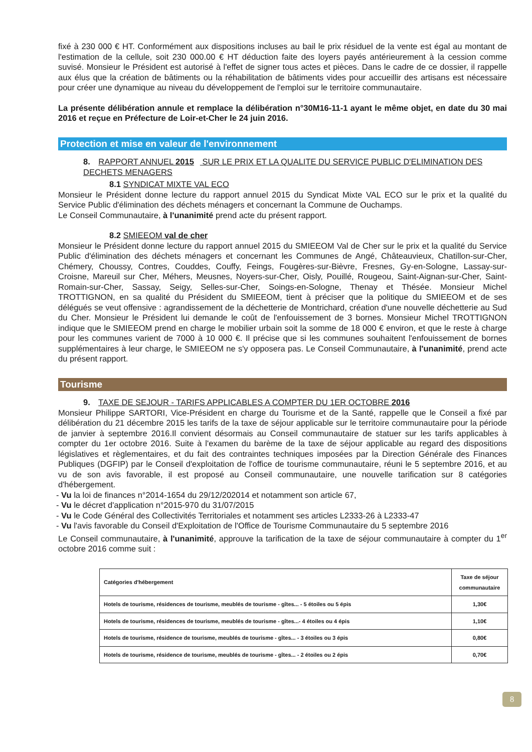fixé à 230 000 € HT. Conformément aux dispositions incluses au bail le prix résiduel de la vente est égal au montant de l'estimation de la cellule, soit 230 000.00 € HT déduction faite des loyers payés antérieurement à la cession comme suvisé. Monsieur le Président est autorisé à l'effet de signer tous actes et pièces. Dans le cadre de ce dossier, il rappelle aux élus que la création de bâtiments ou la réhabilitation de bâtiments vides pour accueillir des artisans est nécessaire pour créer une dynamique au niveau du développement de l'emploi sur le territoire communautaire.
La présente délibération annule et remplace la délibération n°30M16-11-1 ayant le même objet, en date du 30 mai 2016 et reçue en Préfecture de Loir-et-Cher le 24 juin 2016.
Protection et mise en valeur de l'environnement
8. RAPPORT ANNUEL 2015 SUR LE PRIX ET LA QUALITE DU SERVICE PUBLIC D'ELIMINATION DES DECHETS MENAGERS
8.1 SYNDICAT MIXTE VAL ECO
Monsieur le Président donne lecture du rapport annuel 2015 du Syndicat Mixte VAL ECO sur le prix et la qualité du Service Public d'élimination des déchets ménagers et concernant la Commune de Ouchamps.
Le Conseil Communautaire, à l'unanimité prend acte du présent rapport.
8.2 SMIEEOM val de cher
Monsieur le Président donne lecture du rapport annuel 2015 du SMIEEOM Val de Cher sur le prix et la qualité du Service Public d'élimination des déchets ménagers et concernant les Communes de Angé, Châteauvieux, Chatillon-sur-Cher, Chémery, Choussy, Contres, Couddes, Couffy, Feings, Fougères-sur-Bièvre, Fresnes, Gy-en-Sologne, Lassay-sur-Croisne, Mareuil sur Cher, Méhers, Meusnes, Noyers-sur-Cher, Oisly, Pouillé, Rougeou, Saint-Aignan-sur-Cher, Saint-Romain-sur-Cher, Sassay, Seigy, Selles-sur-Cher, Soings-en-Sologne, Thenay et Thésée. Monsieur Michel TROTTIGNON, en sa qualité du Président du SMIEEOM, tient à préciser que la politique du SMIEEOM et de ses délégués se veut offensive : agrandissement de la déchetterie de Montrichard, création d'une nouvelle déchetterie au Sud du Cher. Monsieur le Président lui demande le coût de l'enfouissement de 3 bornes. Monsieur Michel TROTTIGNON indique que le SMIEEOM prend en charge le mobilier urbain soit la somme de 18 000 € environ, et que le reste à charge pour les communes varient de 7000 à 10 000 €. Il précise que si les communes souhaitent l'enfouissement de bornes supplémentaires à leur charge, le SMIEEOM ne s'y opposera pas. Le Conseil Communautaire, à l'unanimité, prend acte du présent rapport.
Tourisme
9. TAXE DE SEJOUR - TARIFS APPLICABLES A COMPTER DU 1ER OCTOBRE 2016
Monsieur Philippe SARTORI, Vice-Président en charge du Tourisme et de la Santé, rappelle que le Conseil a fixé par délibération du 21 décembre 2015 les tarifs de la taxe de séjour applicable sur le territoire communautaire pour la période de janvier à septembre 2016.Il convient désormais au Conseil communautaire de statuer sur les tarifs applicables à compter du 1er octobre 2016. Suite à l'examen du barème de la taxe de séjour applicable au regard des dispositions législatives et règlementaires, et du fait des contraintes techniques imposées par la Direction Générale des Finances Publiques (DGFIP) par le Conseil d'exploitation de l'office de tourisme communautaire, réuni le 5 septembre 2016, et au vu de son avis favorable, il est proposé au Conseil communautaire, une nouvelle tarification sur 8 catégories d'hébergement.
- Vu la loi de finances n°2014-1654 du 29/12/202014 et notamment son article 67,
- Vu le décret d'application n°2015-970 du 31/07/2015
- Vu le Code Général des Collectivités Territoriales et notamment ses articles L2333-26 à L2333-47
- Vu l'avis favorable du Conseil d'Exploitation de l'Office de Tourisme Communautaire du 5 septembre 2016
Le Conseil communautaire, à l'unanimité, approuve la tarification de la taxe de séjour communautaire à compter du 1<sup>er</sup> octobre 2016 comme suit :
| Catégories d'hébergement | Taxe de séjour communautaire |
| --- | --- |
| Hotels de tourisme, résidences de tourisme, meublés de tourisme - gîtes... - 5 étoiles ou 5 épis | 1,30€ |
| Hotels de tourisme, résidences de tourisme, meublés de tourisme - gîtes...- 4 étoiles ou 4 épis | 1,10€ |
| Hotels de tourisme, résidence de tourisme, meublés de tourisme - gîtes... - 3 étoiles ou 3 épis | 0,80€ |
| Hotels de tourisme, résidence de tourisme, meublés de tourisme - gîtes... - 2 étoiles ou 2 épis | 0,70€ |
8